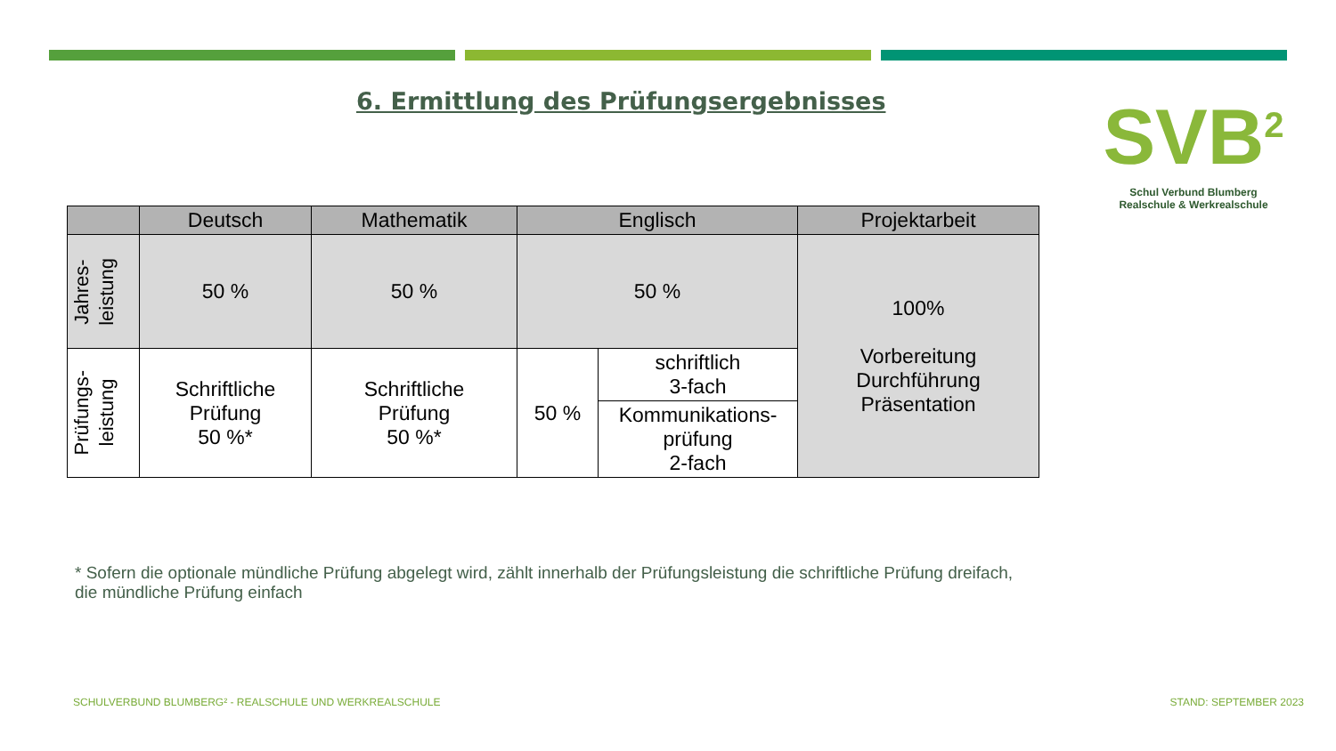6. Ermittlung des Prüfungsergebnisses
SVB<sup>2</sup>
Schul Verbund Blumberg
Realschule & Werkrealschule
| | Deutsch | Mathematik | Englisch | | Projektarbeit |
| --- | --- | --- | --- | --- | --- |
| Jahres- leistung | 50 % | 50 % | 50 % | | 100% Vorbereitung Durchführung Präsentation |
| Prüfungs- leistung | Schriftliche Prüfung 50 %* | Schriftliche Prüfung 50 %* | 50 % | schriftlich 3-fach | |
| | | | | Kommunikations- prüfung 2-fach | |
* Sofern die optionale mündliche Prüfung abgelegt wird, zählt innerhalb der Prüfungsleistung die schriftliche Prüfung dreifach,
die mündliche Prüfung einfach
SCHULVERBUND BLUMBERG² - REALSCHULE UND WERKREALSCHULE
STAND: SEPTEMBER 2023